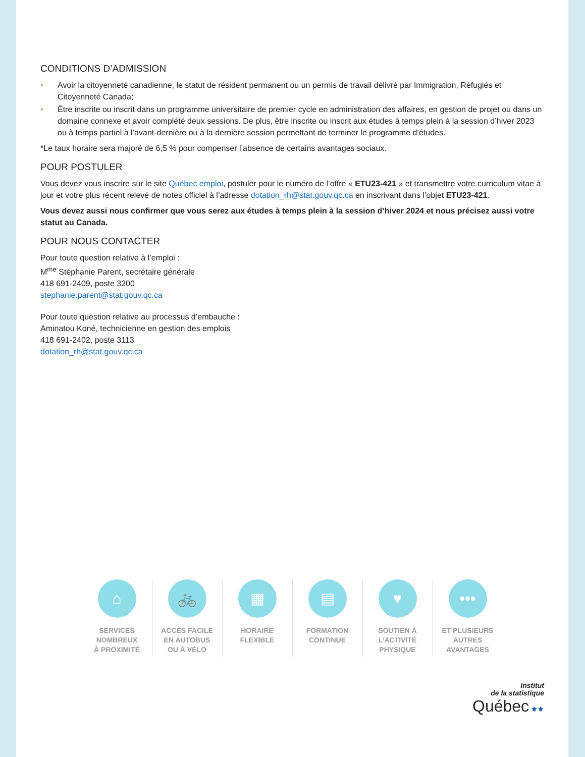CONDITIONS D’ADMISSION
• Avoir la citoyenneté canadienne, le statut de résident permanent ou un permis de travail délivré par Immigration, Réfugiés et Citoyenneté Canada;
• Être inscrite ou inscrit dans un programme universitaire de premier cycle en administration des affaires, en gestion de projet ou dans un domaine connexe et avoir complété deux sessions. De plus, être inscrite ou inscrit aux études à temps plein à la session d’hiver 2023 ou à temps partiel à l’avant-dernière ou à la dernière session permettant de terminer le programme d’études.
*Le taux horaire sera majoré de 6,5 % pour compenser l’absence de certains avantages sociaux.
POUR POSTULER
Vous devez vous inscrire sur le site Québec emploi, postuler pour le numéro de l’offre « ETU23-421 » et transmettre votre curriculum vitae à jour et votre plus récent relevé de notes officiel à l’adresse dotation_rh@stat.gouv.qc.ca en inscrivant dans l’objet ETU23-421.
Vous devez aussi nous confirmer que vous serez aux études à temps plein à la session d’hiver 2024 et nous précisez aussi votre statut au Canada.
POUR NOUS CONTACTER
Pour toute question relative à l’emploi :
M<sup>me</sup> Stéphanie Parent, secrétaire générale
418 691-2409, poste 3200
stephanie.parent@stat.gouv.qc.ca
Pour toute question relative au processus d’embauche :
Aminatou Koné, technicienne en gestion des emplois
418 691-2402, poste 3113
dotation_rh@stat.gouv.qc.ca
⌂
SERVICES
NOMBREUX
À PROXIMITÉ
🚲
ACCÈS FACILE
EN AUTOBUS
OU À VÉLO
▦
HORAIRE
FLEXIBLE
▤
FORMATION
CONTINUE
♥
SOUTIEN À
L’ACTIVITÉ
PHYSIQUE
•••
ET PLUSIEURS
AUTRES
AVANTAGES
Institut
de la statistique
Québec ⚜⚜